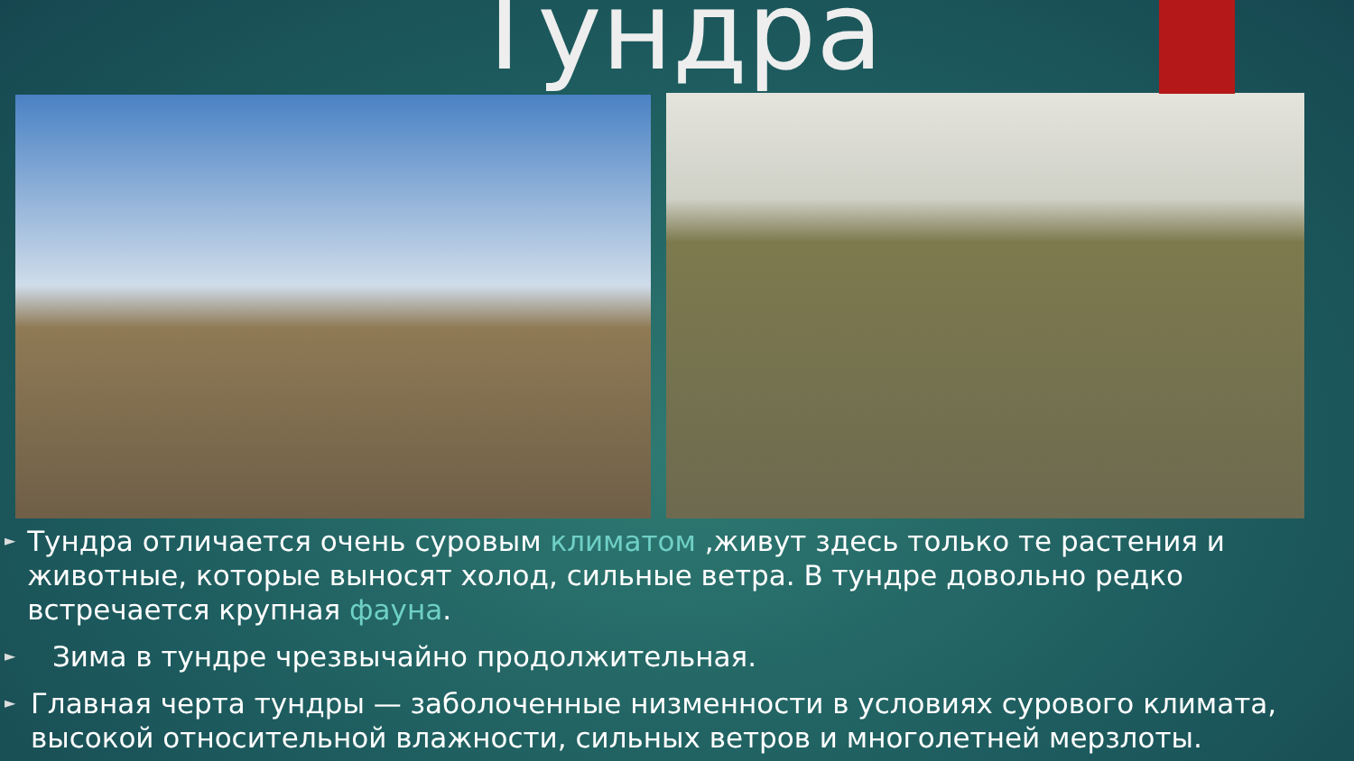Тундра
► Тундра отличается очень суровым климатом ,живут здесь только те растения и животные, которые выносят холод, сильные ветра. В тундре довольно редко встречается крупная фауна.
► Зима в тундре чрезвычайно продолжительная.
► Главная черта тундры — заболоченные низменности в условиях сурового климата, высокой относительной влажности, сильных ветров и многолетней мерзлоты.